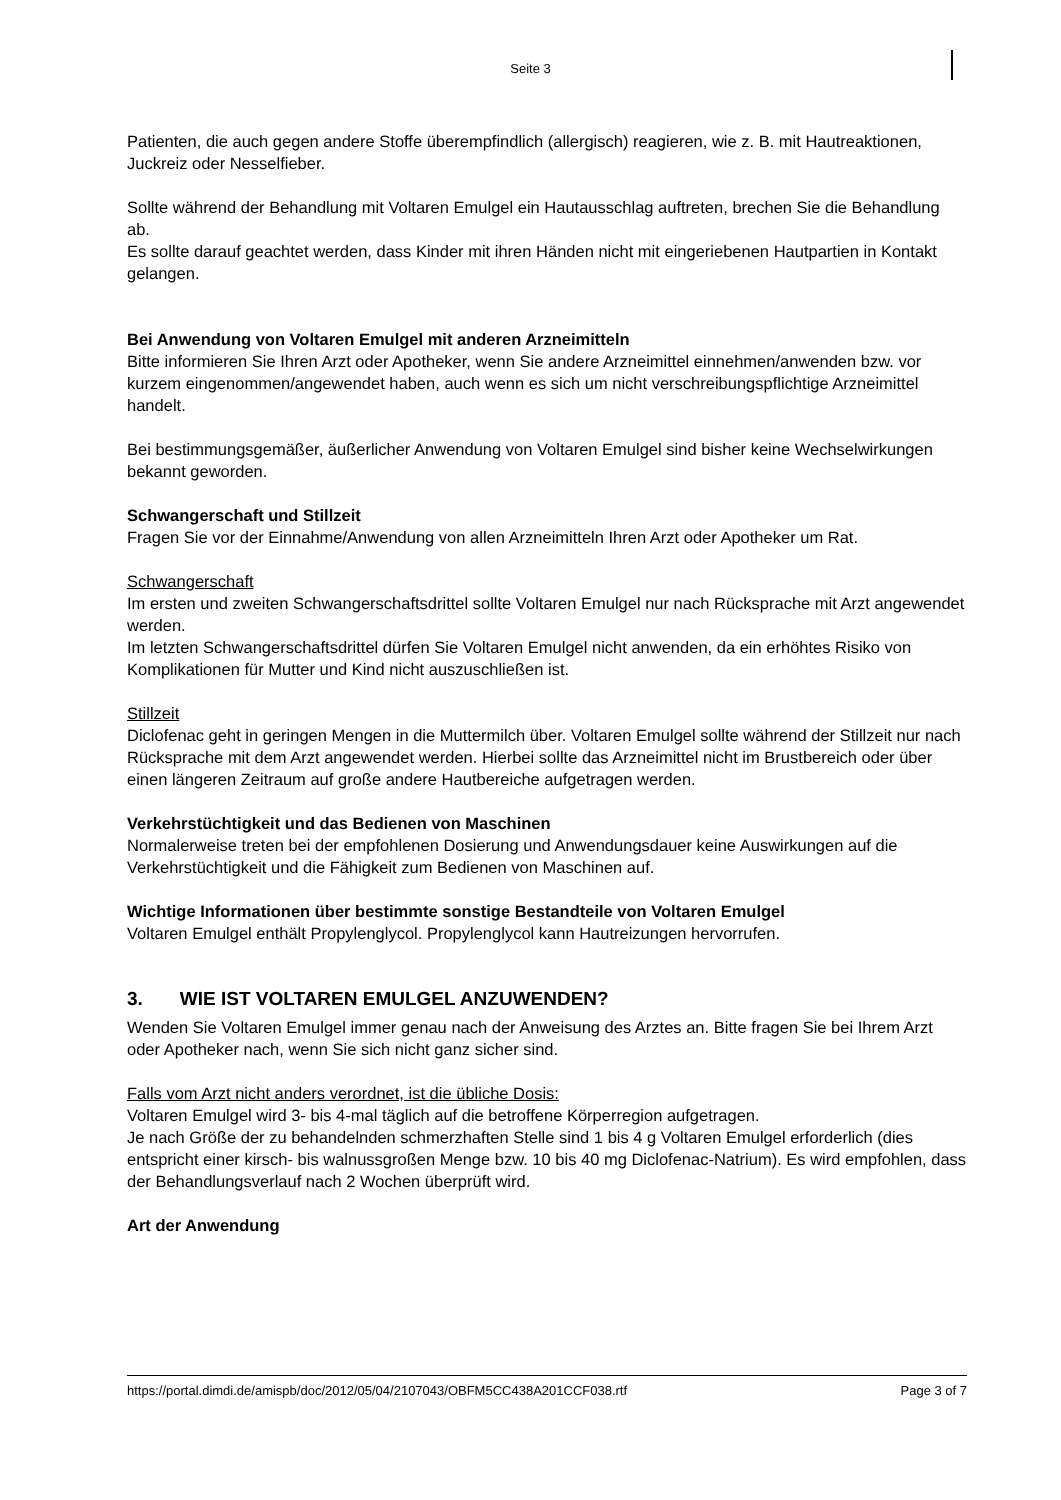Seite 3
Patienten, die auch gegen andere Stoffe überempfindlich (allergisch) reagieren, wie z. B. mit Hautreaktionen, Juckreiz oder Nesselfieber.
Sollte während der Behandlung mit Voltaren Emulgel ein Hautausschlag auftreten, brechen Sie die Behandlung ab.
Es sollte darauf geachtet werden, dass Kinder mit ihren Händen nicht mit eingeriebenen Hautpartien in Kontakt gelangen.
Bei Anwendung von Voltaren Emulgel mit anderen Arzneimitteln
Bitte informieren Sie Ihren Arzt oder Apotheker, wenn Sie andere Arzneimittel einnehmen/anwenden bzw. vor kurzem eingenommen/angewendet haben, auch wenn es sich um nicht verschreibungspflichtige Arzneimittel handelt.
Bei bestimmungsgemäßer, äußerlicher Anwendung von Voltaren Emulgel sind bisher keine Wechselwirkungen bekannt geworden.
Schwangerschaft und Stillzeit
Fragen Sie vor der Einnahme/Anwendung von allen Arzneimitteln Ihren Arzt oder Apotheker um Rat.
Schwangerschaft
Im ersten und zweiten Schwangerschaftsdrittel sollte Voltaren Emulgel nur nach Rücksprache mit Arzt angewendet werden.
Im letzten Schwangerschaftsdrittel dürfen Sie Voltaren Emulgel nicht anwenden, da ein erhöhtes Risiko von Komplikationen für Mutter und Kind nicht auszuschließen ist.
Stillzeit
Diclofenac geht in geringen Mengen in die Muttermilch über. Voltaren Emulgel sollte während der Stillzeit nur nach Rücksprache mit dem Arzt angewendet werden. Hierbei sollte das Arzneimittel nicht im Brustbereich oder über einen längeren Zeitraum auf große andere Hautbereiche aufgetragen werden.
Verkehrstüchtigkeit und das Bedienen von Maschinen
Normalerweise treten bei der empfohlenen Dosierung und Anwendungsdauer keine Auswirkungen auf die Verkehrstüchtigkeit und die Fähigkeit zum Bedienen von Maschinen auf.
Wichtige Informationen über bestimmte sonstige Bestandteile von Voltaren Emulgel
Voltaren Emulgel enthält Propylenglycol. Propylenglycol kann Hautreizungen hervorrufen.
3. WIE IST VOLTAREN EMULGEL ANZUWENDEN?
Wenden Sie Voltaren Emulgel immer genau nach der Anweisung des Arztes an. Bitte fragen Sie bei Ihrem Arzt oder Apotheker nach, wenn Sie sich nicht ganz sicher sind.
Falls vom Arzt nicht anders verordnet, ist die übliche Dosis:
Voltaren Emulgel wird 3- bis 4-mal täglich auf die betroffene Körperregion aufgetragen.
Je nach Größe der zu behandelnden schmerzhaften Stelle sind 1 bis 4 g Voltaren Emulgel erforderlich (dies entspricht einer kirsch- bis walnussgroßen Menge bzw. 10 bis 40 mg Diclofenac-Natrium). Es wird empfohlen, dass der Behandlungsverlauf nach 2 Wochen überprüft wird.
Art der Anwendung
https://portal.dimdi.de/amispb/doc/2012/05/04/2107043/OBFM5CC438A201CCF038.rtf Page 3 of 7